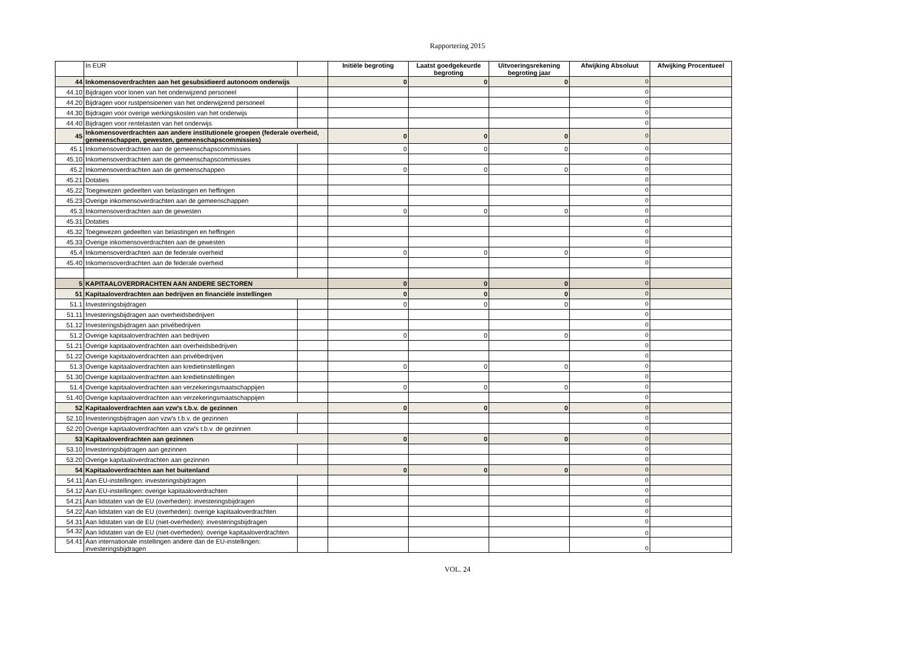Rapportering 2015
| | In EUR | | Initiële begroting | Laatst goedgekeurde begroting | Uitvoeringsrekening begroting jaar | Afwijking Absoluut | Afwijking Procentueel |
| --- | --- | --- | --- | --- | --- | --- | --- |
| 44 | Inkomensoverdrachten aan het gesubsidieerd autonoom onderwijs | | 0 | 0 | 0 | 0 | |
| 44.10 | Bijdragen voor lonen van het onderwijzend personeel | | | | | 0 | |
| 44.20 | Bijdragen voor rustpensioenen van het onderwijzend personeel | | | | | 0 | |
| 44.30 | Bijdragen voor overige werkingskosten van het onderwijs | | | | | 0 | |
| 44.40 | Bijdragen voor rentelasten van het onderwijs | | | | | 0 | |
| 45 | Inkomensoverdrachten aan andere institutionele groepen (federale overheid, gemeenschappen, gewesten, gemeenschapscommissies) | | 0 | 0 | 0 | 0 | |
| 45.1 | Inkomensoverdrachten aan de gemeenschapscommissies | | 0 | 0 | 0 | 0 | |
| 45.10 | Inkomensoverdrachten aan de gemeenschapscommissies | | | | | 0 | |
| 45.2 | Inkomensoverdrachten aan de gemeenschappen | | 0 | 0 | 0 | 0 | |
| 45.21 | Dotaties | | | | | 0 | |
| 45.22 | Toegewezen gedeelten van belastingen en heffingen | | | | | 0 | |
| 45.23 | Overige inkomensoverdrachten aan de gemeenschappen | | | | | 0 | |
| 45.3 | Inkomensoverdrachten aan de gewesten | | 0 | 0 | 0 | 0 | |
| 45.31 | Dotaties | | | | | 0 | |
| 45.32 | Toegewezen gedeelten van belastingen en heffingen | | | | | 0 | |
| 45.33 | Overige inkomensoverdrachten aan de gewesten | | | | | 0 | |
| 45.4 | Inkomensoverdrachten aan de federale overheid | | 0 | 0 | 0 | 0 | |
| 45.40 | Inkomensoverdrachten aan de federale overheid | | | | | 0 | |
| 5 | KAPITAALOVERDRACHTEN AAN ANDERE SECTOREN | | 0 | 0 | 0 | 0 | |
| 51 | Kapitaaloverdrachten aan bedrijven en financiële instellingen | | 0 | 0 | 0 | 0 | |
| 51.1 | Investeringsbijdragen | | 0 | 0 | 0 | 0 | |
| 51.11 | Investeringsbijdragen aan overheidsbedrijven | | | | | 0 | |
| 51.12 | Investeringsbijdragen aan privébedrijven | | | | | 0 | |
| 51.2 | Overige kapitaaloverdrachten aan bedrijven | | 0 | 0 | 0 | 0 | |
| 51.21 | Overige kapitaaloverdrachten aan overheidsbedrijven | | | | | 0 | |
| 51.22 | Overige kapitaaloverdrachten aan privébedrijven | | | | | 0 | |
| 51.3 | Overige kapitaaloverdrachten aan kredietinstellingen | | 0 | 0 | 0 | 0 | |
| 51.30 | Overige kapitaaloverdrachten aan kredietinstellingen | | | | | 0 | |
| 51.4 | Overige kapitaaloverdrachten aan verzekeringsmaatschappijen | | 0 | 0 | 0 | 0 | |
| 51.40 | Overige kapitaaloverdrachten aan verzekeringsmaatschappijen | | | | | 0 | |
| 52 | Kapitaaloverdrachten aan vzw's t.b.v. de gezinnen | | 0 | 0 | 0 | 0 | |
| 52.10 | Investeringsbijdragen aan vzw's t.b.v. de gezinnen | | | | | 0 | |
| 52.20 | Overige kapitaaloverdrachten aan vzw's t.b.v. de gezinnen | | | | | 0 | |
| 53 | Kapitaaloverdrachten aan gezinnen | | 0 | 0 | 0 | 0 | |
| 53.10 | Investeringsbijdragen aan gezinnen | | | | | 0 | |
| 53.20 | Overige kapitaaloverdrachten aan gezinnen | | | | | 0 | |
| 54 | Kapitaaloverdrachten aan het buitenland | | 0 | 0 | 0 | 0 | |
| 54.11 | Aan EU-instellingen: investeringsbijdragen | | | | | 0 | |
| 54.12 | Aan EU-instellingen: overige kapitaaloverdrachten | | | | | 0 | |
| 54.21 | Aan lidstaten van de EU (overheden): investeringsbijdragen | | | | | 0 | |
| 54.22 | Aan lidstaten van de EU (overheden): overige kapitaaloverdrachten | | | | | 0 | |
| 54.31 | Aan lidstaten van de EU (niet-overheden): investeringsbijdragen | | | | | 0 | |
| 54.32 | Aan lidstaten van de EU (niet-overheden): overige kapitaaloverdrachten | | | | | 0 | |
| 54.41 | Aan internationale instellingen andere dan de EU-instellingen: investeringsbijdragen | | | | | 0 | |
VOL. 24